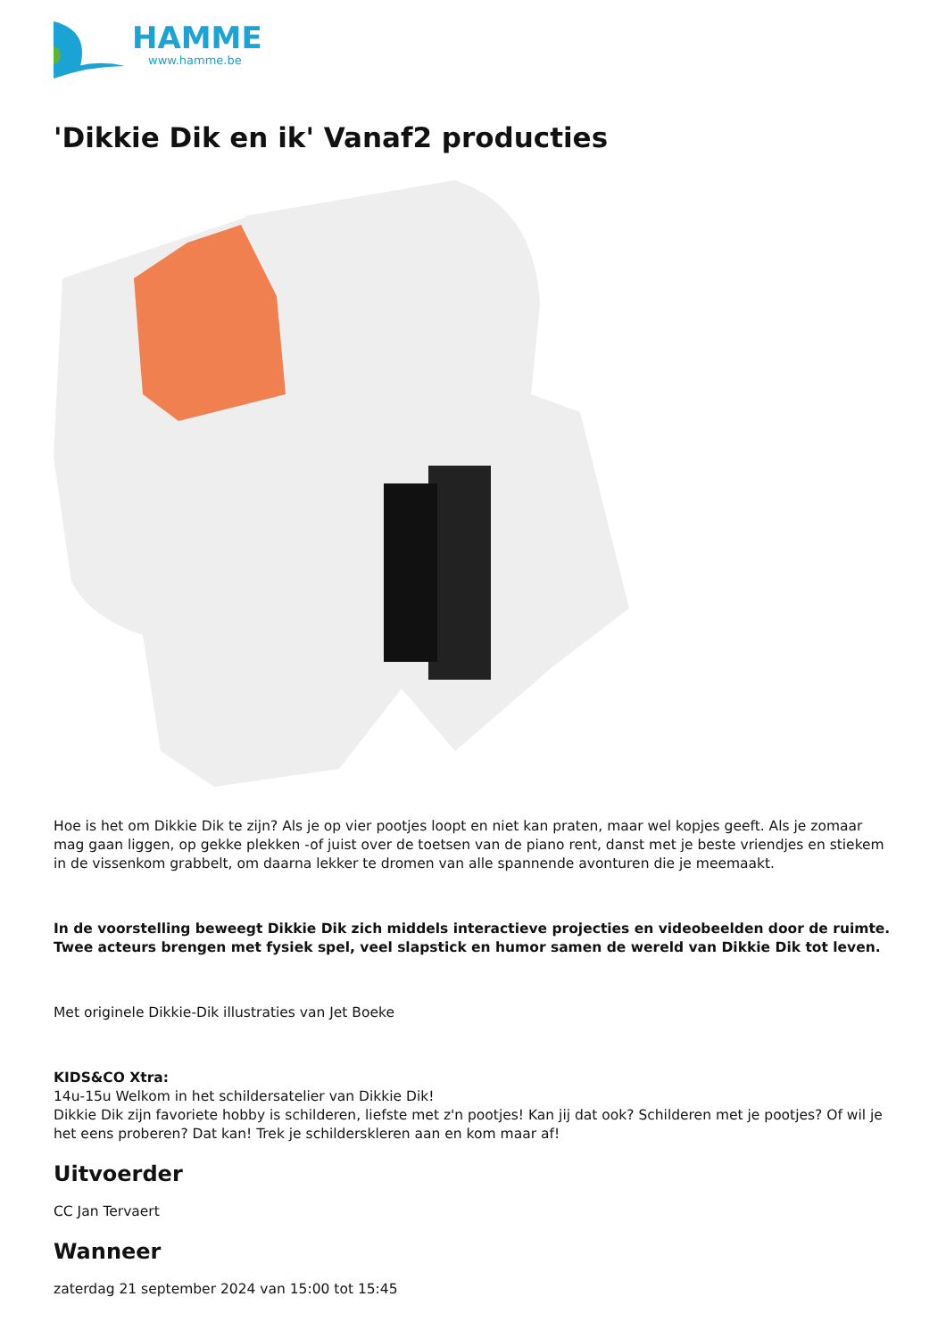HAMME
www.hamme.be
'Dikkie Dik en ik' Vanaf2 producties
Hoe is het om Dikkie Dik te zijn? Als je op vier pootjes loopt en niet kan praten, maar wel kopjes geeft. Als je zomaar mag gaan liggen, op gekke plekken -of juist over de toetsen van de piano rent, danst met je beste vriendjes en stiekem in de vissenkom grabbelt, om daarna lekker te dromen van alle spannende avonturen die je meemaakt.
In de voorstelling beweegt Dikkie Dik zich middels interactieve projecties en videobeelden door de ruimte. Twee acteurs brengen met fysiek spel, veel slapstick en humor samen de wereld van Dikkie Dik tot leven.
Met originele Dikkie-Dik illustraties van Jet Boeke
KIDS&CO Xtra:
14u-15u Welkom in het schildersatelier van Dikkie Dik!
Dikkie Dik zijn favoriete hobby is schilderen, liefste met z'n pootjes! Kan jij dat ook? Schilderen met je pootjes? Of wil je het eens proberen? Dat kan! Trek je schilderskleren aan en kom maar af!
Uitvoerder
CC Jan Tervaert
Wanneer
zaterdag 21 september 2024 van 15:00 tot 15:45